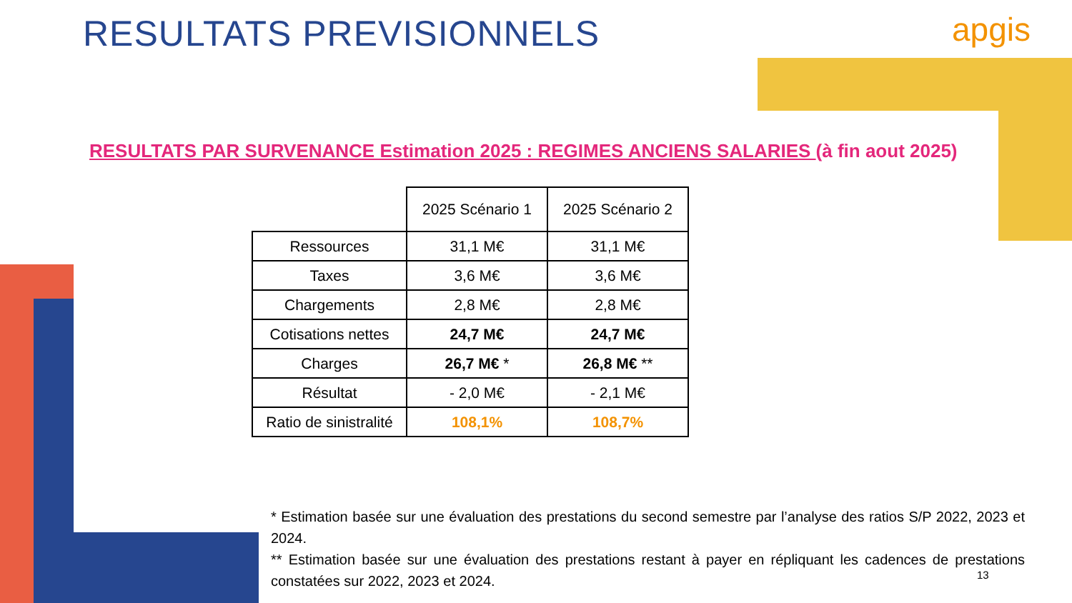RESULTATS PREVISIONNELS apgis
RESULTATS PAR SURVENANCE Estimation 2025 : REGIMES ANCIENS SALARIES (à fin aout 2025)
| | 2025 Scénario 1 | 2025 Scénario 2 |
| Ressources | 31,1 M€ | 31,1 M€ |
| Taxes | 3,6 M€ | 3,6 M€ |
| Chargements | 2,8 M€ | 2,8 M€ |
| Cotisations nettes | 24,7 M€ | 24,7 M€ |
| Charges | 26,7 M€ * | 26,8 M€ ** |
| Résultat | - 2,0 M€ | - 2,1 M€ |
| Ratio de sinistralité | 108,1% | 108,7% |
* Estimation basée sur une évaluation des prestations du second semestre par l’analyse des ratios S/P 2022, 2023 et 2024.
** Estimation basée sur une évaluation des prestations restant à payer en répliquant les cadences de prestations constatées sur 2022, 2023 et 2024.
13